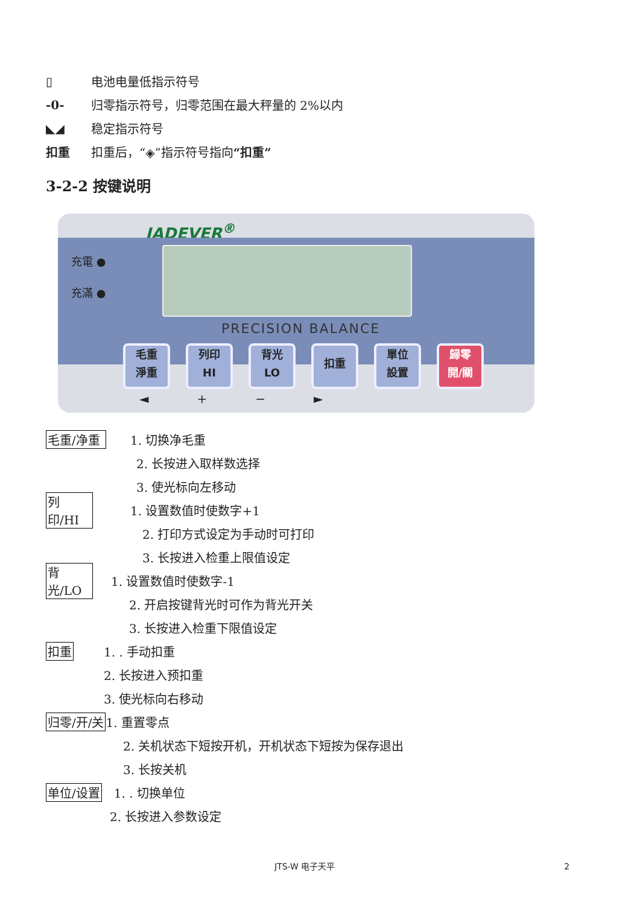▯ 电池电量低指示符号
-0- 归零指示符号，归零范围在最大秤量的 2%以内
◣◢ 稳定指示符号
扣重 扣重后，“◈”指示符号指向“扣重”
3-2-2 按键说明
JADEVER<sup>®</sup>
充電 ●
充滿 ●
PRECISION BALANCE
毛重
淨重
列印
HI
背光
LO
扣重
單位
設置
歸零
開/關
◄ + − ►
毛重/净重 1. 切换净毛重
2. 长按进入取样数选择
3. 使光标向左移动
列印/HI 1. 设置数值时使数字+1
2. 打印方式设定为手动时可打印
3. 长按进入检重上限值设定
背光/LO 1. 设置数值时使数字-1
2. 开启按键背光时可作为背光开关
3. 长按进入检重下限值设定
扣重 1. . 手动扣重
2. 长按进入预扣重
3. 使光标向右移动
归零/开/关 1. 重置零点
2. 关机状态下短按开机，开机状态下短按为保存退出
3. 长按关机
单位/设置 1. . 切换单位
2. 长按进入参数设定
JTS-W 电子天平 2